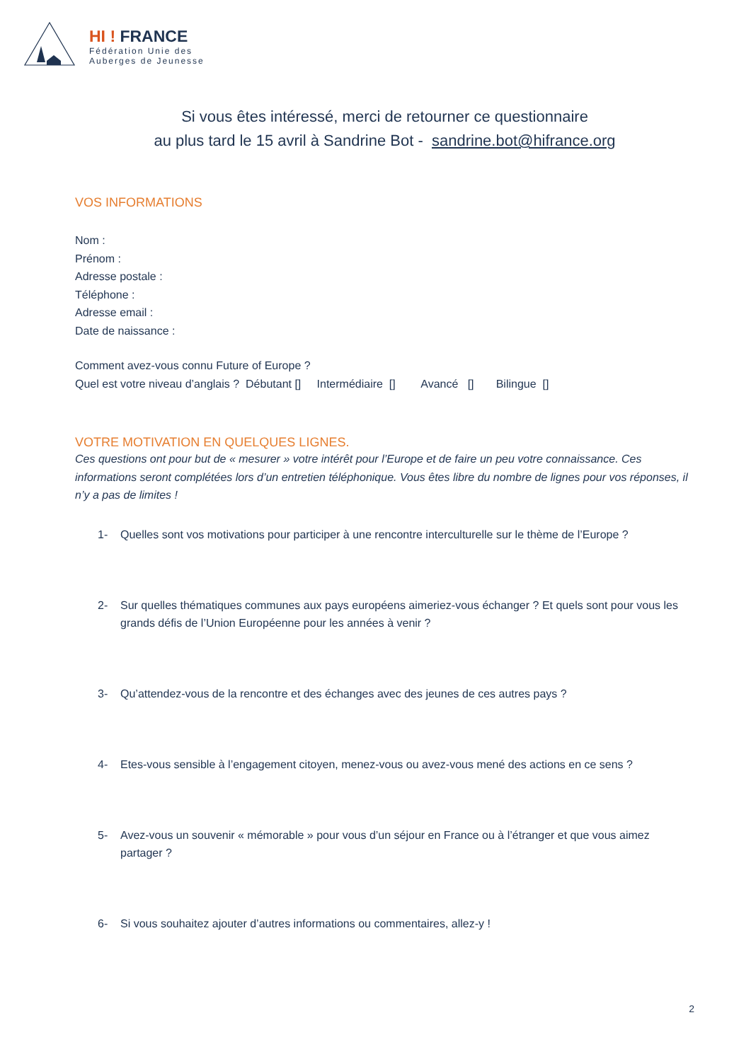HI ! FRANCE
Fédération Unie des
Auberges de Jeunesse
Si vous êtes intéressé, merci de retourner ce questionnaire
au plus tard le 15 avril à Sandrine Bot - sandrine.bot@hifrance.org
VOS INFORMATIONS
Nom :
Prénom :
Adresse postale :
Téléphone :
Adresse email :
Date de naissance :
Comment avez-vous connu Future of Europe ?
Quel est votre niveau d’anglais ? Débutant [] Intermédiaire [] Avancé [] Bilingue []
VOTRE MOTIVATION EN QUELQUES LIGNES.
Ces questions ont pour but de « mesurer » votre intérêt pour l’Europe et de faire un peu votre connaissance. Ces informations seront complétées lors d’un entretien téléphonique. Vous êtes libre du nombre de lignes pour vos réponses, il n’y a pas de limites !
1- Quelles sont vos motivations pour participer à une rencontre interculturelle sur le thème de l’Europe ?
2- Sur quelles thématiques communes aux pays européens aimeriez-vous échanger ? Et quels sont pour vous les grands défis de l’Union Européenne pour les années à venir ?
3- Qu’attendez-vous de la rencontre et des échanges avec des jeunes de ces autres pays ?
4- Etes-vous sensible à l’engagement citoyen, menez-vous ou avez-vous mené des actions en ce sens ?
5- Avez-vous un souvenir « mémorable » pour vous d’un séjour en France ou à l’étranger et que vous aimez partager ?
6- Si vous souhaitez ajouter d’autres informations ou commentaires, allez-y !
2